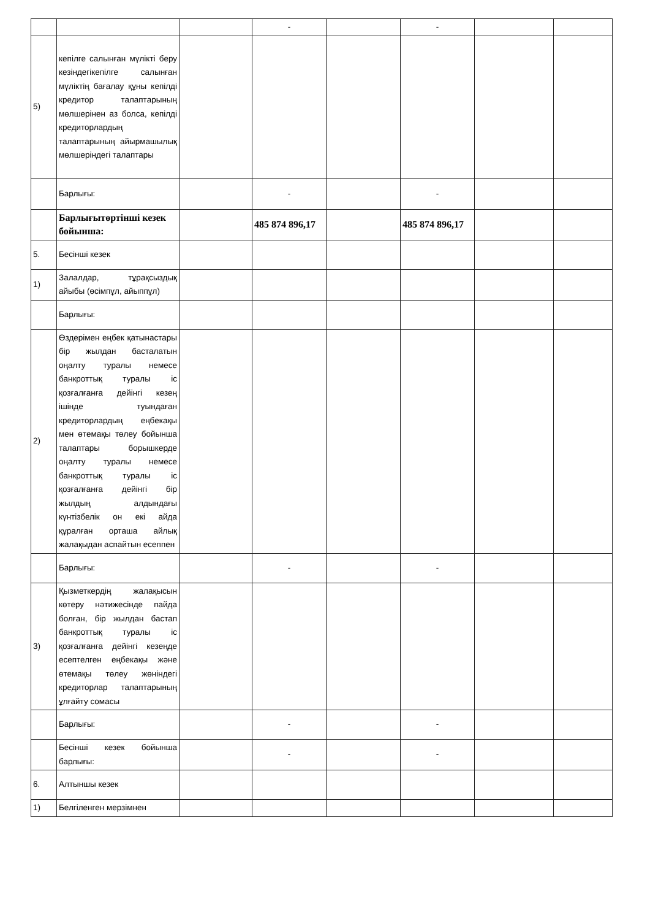| | | | - | | - | | |
| 5) | кепілге салынған мүлікті беру кезіндегікепілге салынған мүліктің бағалау құны кепілді кредитор талаптарының мөлшерінен аз болса, кепілді кредиторлардың талаптарының айырмашылық мөлшеріндегі талаптары | | | | | | |
| | Барлығы: | | - | | - | | |
| | Барлығытөртінші кезек бойынша: | | 485 874 896,17 | | 485 874 896,17 | | |
| 5. | Бесінші кезек | | | | | | |
| 1) | Залалдар, тұрақсыздық айыбы (өсімпұл, айыппұл) | | | | | | |
| | Барлығы: | | | | | | |
| 2) | Өздерімен еңбек қатынастары бір жылдан басталатын оңалту туралы немесе банкроттық туралы іс қозғалғанға дейінгі кезең ішінде туындаған кредиторлардың еңбекақы мен өтемақы төлеу бойынша талаптары борышкерде оңалту туралы немесе банкроттық туралы іс қозғалғанға дейінгі бір жылдың алдындағы күнтізбелік он екі айда құралған орташа айлық жалақыдан аспайтын есеппен | | | | | | |
| | Барлығы: | | - | | - | | |
| 3) | Қызметкердің жалақысын көтеру нәтижесінде пайда болған, бір жылдан бастап банкроттық туралы іс қозғалғанға дейінгі кезеңде есептелген еңбекақы және өтемақы төлеу жөніндегі кредиторлар талаптарының ұлғайту сомасы | | | | | | |
| | Барлығы: | | - | | - | | |
| | Бесінші кезек бойынша барлығы: | | - | | - | | |
| 6. | Алтыншы кезек | | | | | | |
| 1) | Белгіленген мерзімнен | | | | | | |